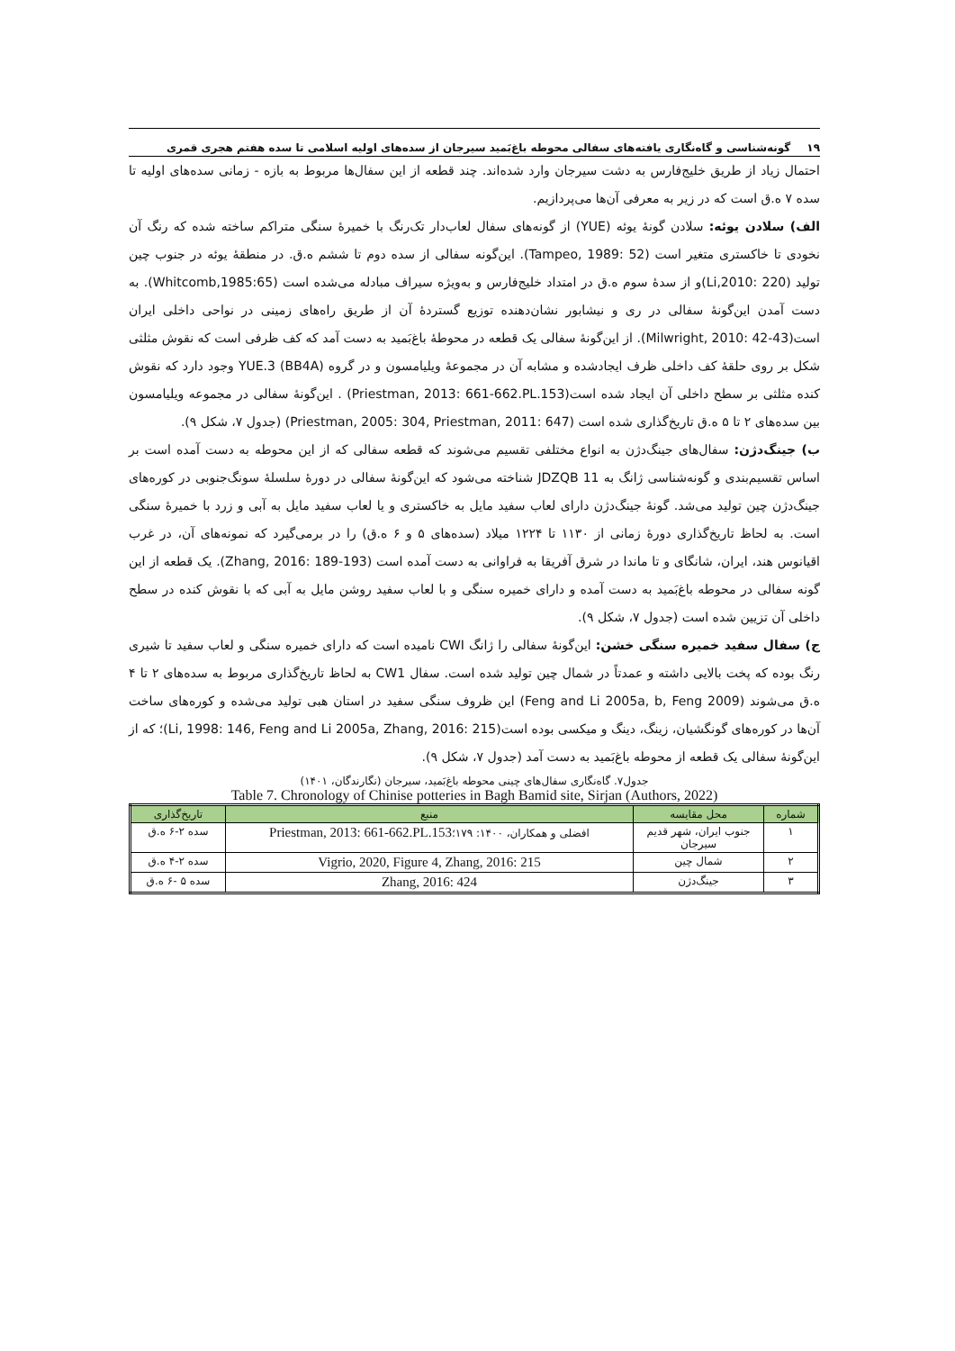۱۹ گونه‌شناسی و گاه‌نگاری یافته‌های سفالی محوطه باغ‌بَمید سیرجان از سده‌های اولیه اسلامی تا سده هفتم هجری قمری
احتمال زیاد از طریق خلیج‌فارس به دشت سیرجان وارد شده‌اند. چند قطعه از این سفال‌ها مربوط به بازه - زمانی سده‌های اولیه تا سده ۷ ه.ق است که در زیر به معرفی آن‌ها می‌پردازیم.
الف) سلادن یوئه: سلادن گونهٔ یوئه (YUE) از گونه‌های سفال لعاب‌دار تک‌رنگ با خمیرهٔ سنگی متراکم ساخته شده که رنگ آن نخودی تا خاکستری متغیر است (Tampeo, 1989: 52). این‌گونه سفالی از سده دوم تا ششم ه.ق. در منطقهٔ یوئه در جنوب چین تولید (Li,2010: 220)و از سدهٔ سوم ه.ق در امتداد خلیج‌فارس و به‌ویژه سیراف مبادله می‌شده است (Whitcomb,1985:65). به دست آمدن این‌گونهٔ سفالی در ری و نیشابور نشان‌دهنده توزیع گستردهٔ آن از طریق راه‌های زمینی در نواحی داخلی ایران است(Milwright, 2010: 42-43). از این‌گونهٔ سفالی یک قطعه در محوطهٔ باغ‌بَمید به دست آمد که کف ظرفی است که نقوش مثلثی شکل بر روی حلقهٔ کف داخلی ظرف ایجادشده و مشابه آن در مجموعهٔ ویلیامسون و در گروه YUE.3 (BB4A) وجود دارد که نقوش کنده مثلثی بر سطح داخلی آن ایجاد شده است(Priestman, 2013: 661-662.PL.153) . این‌گونهٔ سفالی در مجموعه ویلیامسون بین سده‌های ۲ تا ۵ ه.ق تاریخ‌گذاری شده است (Priestman, 2005: 304, Priestman, 2011: 647) (جدول ۷، شکل ۹).
ب) جینگ‌دژن: سفال‌های جینگ‌دژن به انواع مختلفی تقسیم می‌شوند که قطعه سفالی که از این محوطه به دست آمده است بر اساس تقسیم‌بندی و گونه‌شناسی ژانگ به JDZQB 11 شناخته می‌شود که این‌گونهٔ سفالی در دورهٔ سلسلهٔ سونگ‌جنوبی در کوره‌های جینگ‌دژن چین تولید می‌شد. گونهٔ جینگ‌دژن دارای لعاب سفید مایل به خاکستری و یا لعاب سفید مایل به آبی و زرد با خمیرهٔ سنگی است. به لحاظ تاریخ‌گذاری دورهٔ زمانی از ۱۱۳۰ تا ۱۲۲۴ میلاد (سده‌های ۵ و ۶ ه.ق) را در برمی‌گیرد که نمونه‌های آن، در غرب اقیانوس هند، ایران، شانگای و تا ماندا در شرق آفریقا به فراوانی به دست آمده است (Zhang, 2016: 189-193). یک قطعه از این گونه سفالی در محوطه باغ‌بَمید به دست آمده و دارای خمیره سنگی و با لعاب سفید روشن مایل به آبی که با نقوش کنده در سطح داخلی آن تزیین شده است (جدول ۷، شکل ۹).
ج) سفال سفید خمیره سنگی خشن: این‌گونهٔ سفالی را ژانگ CWI نامیده است که دارای خمیره سنگی و لعاب سفید تا شیری رنگ بوده که پخت بالایی داشته و عمدتاً در شمال چین تولید شده است. سفال CW1 به لحاظ تاریخ‌گذاری مربوط به سده‌های ۲ تا ۴ ه.ق می‌شوند (Feng and Li 2005a, b, Feng 2009) این ظروف سنگی سفید در استان هبی تولید می‌شده و کوره‌های ساخت آن‌ها در کوره‌های گونگشیان، زینگ، دینگ و میکسی بوده است(Li, 1998: 146, Feng and Li 2005a, Zhang, 2016: 215)؛ که از این‌گونهٔ سفالی یک قطعه از محوطه باغ‌بَمید به دست آمد (جدول ۷، شکل ۹).
جدول۷. گاه‌نگاری سفال‌های چینی محوطه باغ‌بَمید، سیرجان (نگارندگان، ۱۴۰۱)
Table 7. Chronology of Chinise potteries in Bagh Bamid site, Sirjan (Authors, 2022)
| شماره | محل مقایسه | منبع | تاریخ‌گذاری |
| --- | --- | --- | --- |
| ۱ | جنوب ایران، شهر قدیم سیرجان | افضلی و همکاران، ۱۴۰۰: ۱۷۹؛ Priestman, 2013: 661-662.PL.153 | سده ۲-۶ ه.ق |
| ۲ | شمال چین | Vigrio, 2020, Figure 4, Zhang, 2016: 215 | سده ۲-۴ ه.ق |
| ۳ | جینگ‌دژن | Zhang, 2016: 424 | سده ۵ -۶ ه.ق |